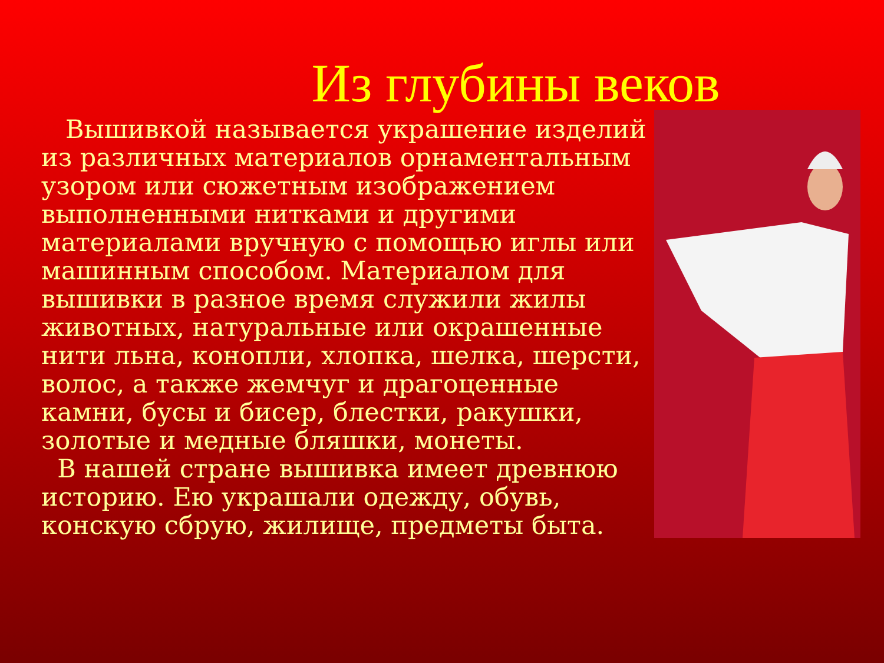Из глубины веков
Вышивкой называется украшение изделий из различных материалов орнаментальным узором или сюжетным изображением выполненными нитками и другими материалами вручную с помощью иглы или машинным способом. Материалом для вышивки в разное время служили жилы животных, натуральные или окрашенные нити льна, конопли, хлопка, шелка, шерсти, волос, а также жемчуг и драгоценные камни, бусы и бисер, блестки, ракушки, золотые и медные бляшки, монеты.
В нашей стране вышивка имеет древнюю историю. Ею украшали одежду, обувь, конскую сбрую, жилище, предметы быта.